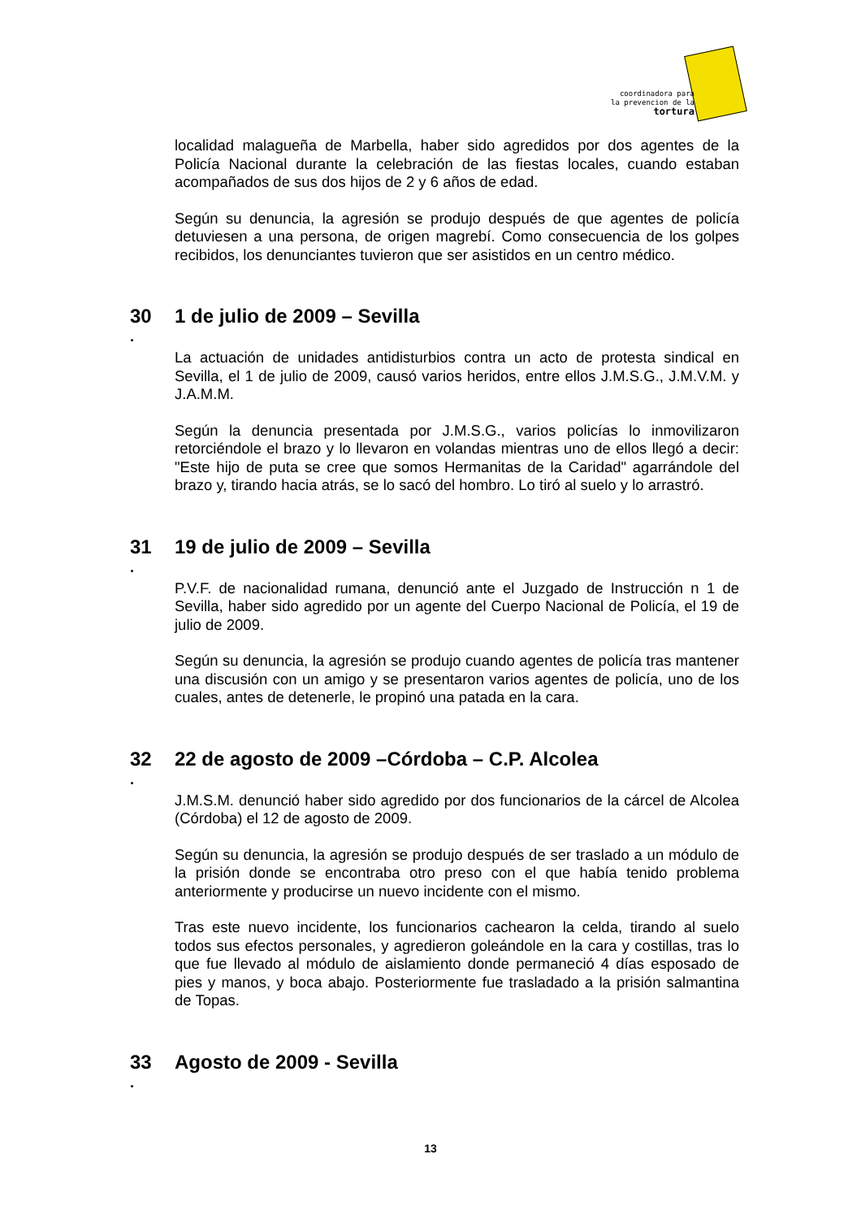coordinadora para
la prevencion de la
tortura
localidad malagueña de Marbella, haber sido agredidos por dos agentes de la Policía Nacional durante la celebración de las fiestas locales, cuando estaban acompañados de sus dos hijos de 2 y 6 años de edad.
Según su denuncia, la agresión se produjo después de que agentes de policía detuviesen a una persona, de origen magrebí. Como consecuencia de los golpes recibidos, los denunciantes tuvieron que ser asistidos en un centro médico.
30 1 de julio de 2009 – Sevilla
.
La actuación de unidades antidisturbios contra un acto de protesta sindical en Sevilla, el 1 de julio de 2009, causó varios heridos, entre ellos J.M.S.G., J.M.V.M. y J.A.M.M.
Según la denuncia presentada por J.M.S.G., varios policías lo inmovilizaron retorciéndole el brazo y lo llevaron en volandas mientras uno de ellos llegó a decir: "Este hijo de puta se cree que somos Hermanitas de la Caridad" agarrándole del brazo y, tirando hacia atrás, se lo sacó del hombro. Lo tiró al suelo y lo arrastró.
31 19 de julio de 2009 – Sevilla
.
P.V.F. de nacionalidad rumana, denunció ante el Juzgado de Instrucción n 1 de Sevilla, haber sido agredido por un agente del Cuerpo Nacional de Policía, el 19 de julio de 2009.
Según su denuncia, la agresión se produjo cuando agentes de policía tras mantener una discusión con un amigo y se presentaron varios agentes de policía, uno de los cuales, antes de detenerle, le propinó una patada en la cara.
32 22 de agosto de 2009 –Córdoba – C.P. Alcolea
.
J.M.S.M. denunció haber sido agredido por dos funcionarios de la cárcel de Alcolea (Córdoba) el 12 de agosto de 2009.
Según su denuncia, la agresión se produjo después de ser traslado a un módulo de la prisión donde se encontraba otro preso con el que había tenido problema anteriormente y producirse un nuevo incidente con el mismo.
Tras este nuevo incidente, los funcionarios cachearon la celda, tirando al suelo todos sus efectos personales, y agredieron goleándole en la cara y costillas, tras lo que fue llevado al módulo de aislamiento donde permaneció 4 días esposado de pies y manos, y boca abajo. Posteriormente fue trasladado a la prisión salmantina de Topas.
33 Agosto de 2009 - Sevilla
.
13